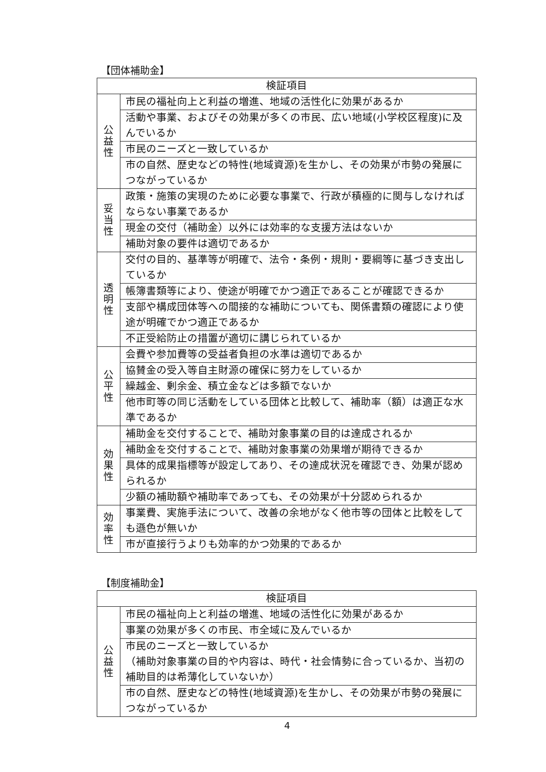【団体補助金】
| 検証項目 | |
| --- | --- |
| 公 益 性 | 市民の福祉向上と利益の増進、地域の活性化に効果があるか |
| | 活動や事業、およびその効果が多くの市民、広い地域(小学校区程度)に及んでいるか |
| | 市民のニーズと一致しているか |
| | 市の自然、歴史などの特性(地域資源)を生かし、その効果が市勢の発展につながっているか |
| 妥 当 性 | 政策・施策の実現のために必要な事業で、行政が積極的に関与しなければならない事業であるか |
| | 現金の交付（補助金）以外には効率的な支援方法はないか |
| | 補助対象の要件は適切であるか |
| 透 明 性 | 交付の目的、基準等が明確で、法令・条例・規則・要綱等に基づき支出しているか |
| | 帳簿書類等により、使途が明確でかつ適正であることが確認できるか |
| | 支部や構成団体等への間接的な補助についても、関係書類の確認により使途が明確でかつ適正であるか |
| | 不正受給防止の措置が適切に講じられているか |
| 公 平 性 | 会費や参加費等の受益者負担の水準は適切であるか |
| | 協賛金の受入等自主財源の確保に努力をしているか |
| | 繰越金、剰余金、積立金などは多額でないか |
| | 他市町等の同じ活動をしている団体と比較して、補助率（額）は適正な水準であるか |
| 効 果 性 | 補助金を交付することで、補助対象事業の目的は達成されるか |
| | 補助金を交付することで、補助対象事業の効果増が期待できるか |
| | 具体的成果指標等が設定してあり、その達成状況を確認でき、効果が認められるか |
| | 少額の補助額や補助率であっても、その効果が十分認められるか |
| 効 率 性 | 事業費、実施手法について、改善の余地がなく他市等の団体と比較をしても遜色が無いか |
| | 市が直接行うよりも効率的かつ効果的であるか |
【制度補助金】
| 検証項目 | |
| --- | --- |
| 公 益 性 | 市民の福祉向上と利益の増進、地域の活性化に効果があるか |
| | 事業の効果が多くの市民、市全域に及んでいるか |
| | 市民のニーズと一致しているか （補助対象事業の目的や内容は、時代・社会情勢に合っているか、当初の補助目的は希薄化していないか） |
| | 市の自然、歴史などの特性(地域資源)を生かし、その効果が市勢の発展につながっているか |
4